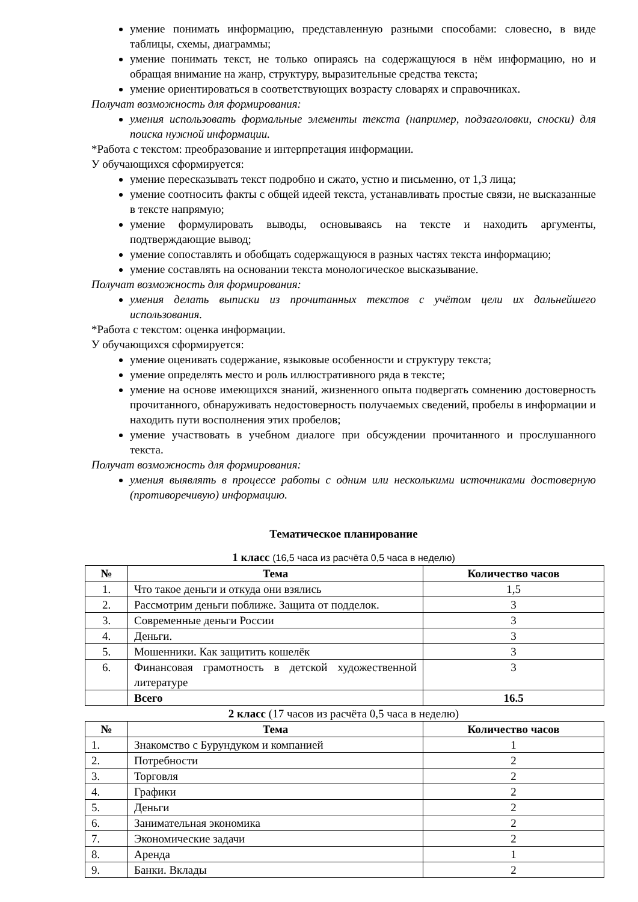умение понимать информацию, представленную разными способами: словесно, в виде таблицы, схемы, диаграммы;
умение понимать текст, не только опираясь на содержащуюся в нём информацию, но и обращая внимание на жанр, структуру, выразительные средства текста;
умение ориентироваться в соответствующих возрасту словарях и справочниках.
Получат возможность для формирования:
умения использовать формальные элементы текста (например, подзаголовки, сноски) для поиска нужной информации.
*Работа с текстом: преобразование и интерпретация информации.
У обучающихся сформируется:
умение пересказывать текст подробно и сжато, устно и письменно, от 1,3 лица;
умение соотносить факты с общей идеей текста, устанавливать простые связи, не высказанные в тексте напрямую;
умение формулировать выводы, основываясь на тексте и находить аргументы, подтверждающие вывод;
умение сопоставлять и обобщать содержащуюся в разных частях текста информацию;
умение составлять на основании текста монологическое высказывание.
Получат возможность для формирования:
умения делать выписки из прочитанных текстов с учётом цели их дальнейшего использования.
*Работа с текстом: оценка информации.
У обучающихся сформируется:
умение оценивать содержание, языковые особенности и структуру текста;
умение определять место и роль иллюстративного ряда в тексте;
умение на основе имеющихся знаний, жизненного опыта подвергать сомнению достоверность прочитанного, обнаруживать недостоверность получаемых сведений, пробелы в информации и находить пути восполнения этих пробелов;
умение участвовать в учебном диалоге при обсуждении прочитанного и прослушанного текста.
Получат возможность для формирования:
умения выявлять в процессе работы с одним или несколькими источниками достоверную (противоречивую) информацию.
Тематическое планирование
1 класс (16,5 часа из расчёта 0,5 часа в неделю)
| № | Тема | Количество часов |
| --- | --- | --- |
| 1. | Что такое деньги и откуда они взялись | 1,5 |
| 2. | Рассмотрим деньги поближе. Защита от подделок. | 3 |
| 3. | Современные деньги России | 3 |
| 4. | Деньги. | 3 |
| 5. | Мошенники. Как защитить кошелёк | 3 |
| 6. | Финансовая грамотность в детской художественной литературе | 3 |
| | Всего | 16.5 |
2 класс (17 часов из расчёта 0,5 часа в неделю)
| № | Тема | Количество часов |
| --- | --- | --- |
| 1. | Знакомство с Бурундуком и компанией | 1 |
| 2. | Потребности | 2 |
| 3. | Торговля | 2 |
| 4. | Графики | 2 |
| 5. | Деньги | 2 |
| 6. | Занимательная экономика | 2 |
| 7. | Экономические задачи | 2 |
| 8. | Аренда | 1 |
| 9. | Банки. Вклады | 2 |